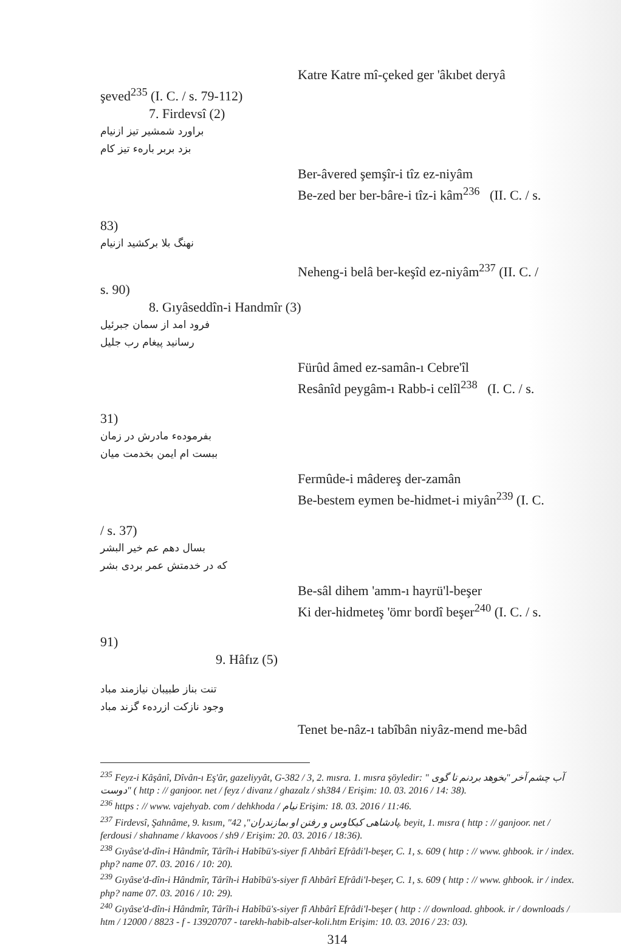Katre Katre mî-çeked ger 'âkıbet deryâ
şeved<sup>235</sup> (I. C. / s. 79-112)
7. Firdevsî (2)
براورد شمشیر تیز ازنیام
بزد بربر باره‌ء تیز کام
Ber-âvered şemşîr-i tîz ez-niyâm
Be-zed ber ber-bâre-i tîz-i kâm<sup>236</sup> (II. C. / s.
83)
نهنگ بلا برکشید ازنیام
Neheng-i belâ ber-keşîd ez-niyâm<sup>237</sup> (II. C. /
s. 90)
8. Gıyâseddîn-i Handmîr (3)
فرود امد از سمان جبرئیل
رسانید پیغام رب جلیل
Fürûd âmed ez-samân-ı Cebre'îl
Resânîd peygâm-ı Rabb-i celîl<sup>238</sup> (I. C. / s.
31)
بفرموده‌ء مادرش در زمان
ببست ام ایمن بخدمت میان
Fermûde-i mâdereş der-zamân
Be-bestem eymen be-hidmet-i miyân<sup>239</sup> (I. C.
/ s. 37)
بسال دهم عم خیر البشر
که در خدمتش عمر بردی بشر
Be-sâl dihem 'amm-ı hayrü'l-beşer
Ki der-hidmeteş 'ömr bordî beşer<sup>240</sup> (I. C. / s.
91)
9. Hâfız (5)
تنت بناز طبیبان نیازمند مباد
وجود نازکت ازرده‌ء گزند مباد
Tenet be-nâz-ı tabîbân niyâz-mend me-bâd
<sup>235</sup> Feyz-i Kâşânî, Dîvân-ı Eş'âr, gazeliyyât, G-382 / 3, 2. mısra. 1. mısra şöyledir: " آب چشم آخر "بخوهد بردنم تا گوی دوست" ( http : // ganjoor. net / feyz / divanz / ghazalz / sh384 / Erişim: 10. 03. 2016 / 14: 38).
<sup>236</sup> https : // www. vajehyab. com / dehkhoda / نیام Erişim: 18. 03. 2016 / 11:46.
<sup>237</sup> Firdevsî, Şahnâme, 9. kısım, "پادشاهی کیکاوس و رفتن او بمازندران", 42. beyit, 1. mısra ( http : // ganjoor. net / ferdousi / shahname / kkavoos / sh9 / Erişim: 20. 03. 2016 / 18:36).
<sup>238</sup> Gıyâse'd-dîn-i Hândmîr, Târîh-i Habîbü's-siyer fî Ahbârî Efrâdi'l-beşer, C. 1, s. 609 ( http : // www. ghbook. ir / index. php? name 07. 03. 2016 / 10: 20).
<sup>239</sup> Gıyâse'd-dîn-i Hândmîr, Târîh-i Habîbü's-siyer fî Ahbârî Efrâdi'l-beşer, C. 1, s. 609 ( http : // www. ghbook. ir / index. php? name 07. 03. 2016 / 10: 29).
<sup>240</sup> Gıyâse'd-dîn-i Hândmîr, Târîh-i Habîbü's-siyer fî Ahbârî Efrâdi'l-beşer ( http : // download. ghbook. ir / downloads / htm / 12000 / 8823 - f - 13920707 - tarekh-habib-alser-koli.htm Erişim: 10. 03. 2016 / 23: 03).
314